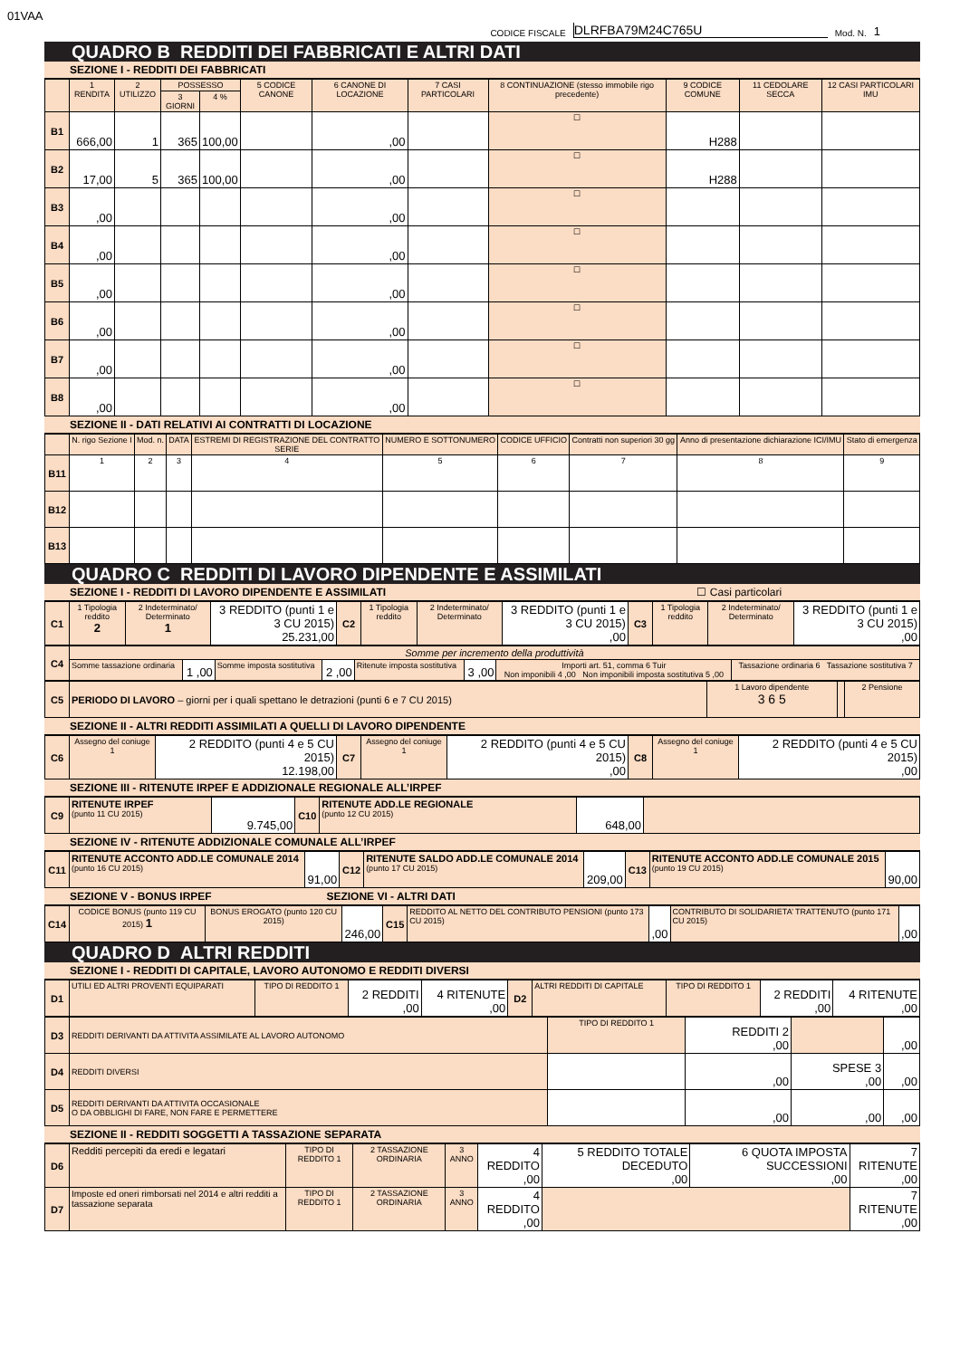01VAA
CODICE FISCALE DLRFBA79M24C765U Mod. N. 1
QUADRO B REDDITI DEI FABBRICATI E ALTRI DATI
SEZIONE I - REDDITI DEI FABBRICATI
| | 1 RENDITA | 2 UTILIZZO | POSSESSO | | 5 CODICE CANONE | 6 CANONE DI LOCAZIONE | 7 CASI PARTICOLARI | 8 CONTINUAZIONE (stesso immobile rigo precedente) | 9 CODICE COMUNE | 11 CEDOLARE SECCA | 12 CASI PARTICOLARI IMU |
| --- | --- | --- | --- | --- | --- | --- | --- | --- | --- | --- | --- |
| | | | 3 GIORNI | 4 % | | | | | | | |
| B1 | 666,00 | 1 | 365 | 100,00 | | ,00 | | ☐ | H288 | | |
| B2 | 17,00 | 5 | 365 | 100,00 | | ,00 | | ☐ | H288 | | |
| B3 | ,00 | | | | | ,00 | | ☐ | | | |
| B4 | ,00 | | | | | ,00 | | ☐ | | | |
| B5 | ,00 | | | | | ,00 | | ☐ | | | |
| B6 | ,00 | | | | | ,00 | | ☐ | | | |
| B7 | ,00 | | | | | ,00 | | ☐ | | | |
| B8 | ,00 | | | | | ,00 | | ☐ | | | |
SEZIONE II - DATI RELATIVI AI CONTRATTI DI LOCAZIONE
| | N. rigo Sezione I | Mod. n. | DATA | ESTREMI DI REGISTRAZIONE DEL CONTRATTO SERIE | NUMERO E SOTTONUMERO | CODICE UFFICIO | Contratti non superiori 30 gg | Anno di presentazione dichiarazione ICI/IMU | Stato di emergenza |
| --- | --- | --- | --- | --- | --- | --- | --- | --- | --- |
| B11 | 1 | 2 | 3 | 4 | 5 | 6 | 7 | 8 | 9 |
| B12 | | | | | | | | | |
| B13 | | | | | | | | | |
QUADRO C REDDITI DI LAVORO DIPENDENTE E ASSIMILATI
SEZIONE I - REDDITI DI LAVORO DIPENDENTE E ASSIMILATI ☐ Casi particolari
| C1 | 1 Tipologia reddito 2 | 2 Indeterminato/ Determinato 1 | 3 REDDITO (punti 1 e 3 CU 2015) 25.231,00 | C2 | 1 Tipologia reddito | 2 Indeterminato/ Determinato | 3 REDDITO (punti 1 e 3 CU 2015) ,00 | C3 | 1 Tipologia reddito | 2 Indeterminato/ Determinato | 3 REDDITO (punti 1 e 3 CU 2015) ,00 |
| C4 | Somme per incremento della produttività | | | | | | | |
| | Somme tassazione ordinaria | 1 ,00 | Somme imposta sostitutiva | 2 ,00 | Ritenute imposta sostitutiva | 3 ,00 | Importi art. 51, comma 6 Tuir Non imponibili 4 ,00 Non imponibili imposta sostitutiva 5 ,00 | Tassazione ordinaria 6 Tassazione sostitutiva 7 |
| C5 | PERIODO DI LAVORO – giorni per i quali spettano le detrazioni (punti 6 e 7 CU 2015) | 1 Lavoro dipendente 3 6 5 | | 2 Pensione |
SEZIONE II - ALTRI REDDITI ASSIMILATI A QUELLI DI LAVORO DIPENDENTE
| C6 | Assegno del coniuge 1 | 2 REDDITO (punti 4 e 5 CU 2015) 12.198,00 | C7 | Assegno del coniuge 1 | 2 REDDITO (punti 4 e 5 CU 2015) ,00 | C8 | Assegno del coniuge 1 | 2 REDDITO (punti 4 e 5 CU 2015) ,00 |
SEZIONE III - RITENUTE IRPEF E ADDIZIONALE REGIONALE ALL’IRPEF
| C9 | RITENUTE IRPEF (punto 11 CU 2015) | 9.745,00 | C10 | RITENUTE ADD.LE REGIONALE (punto 12 CU 2015) | 648,00 | |
SEZIONE IV - RITENUTE ADDIZIONALE COMUNALE ALL’IRPEF
| C11 | RITENUTE ACCONTO ADD.LE COMUNALE 2014 (punto 16 CU 2015) | 91,00 | C12 | RITENUTE SALDO ADD.LE COMUNALE 2014 (punto 17 CU 2015) | 209,00 | C13 | RITENUTE ACCONTO ADD.LE COMUNALE 2015 (punto 19 CU 2015) | 90,00 |
SEZIONE V - BONUS IRPEF SEZIONE VI - ALTRI DATI
| C14 | CODICE BONUS (punto 119 CU 2015) 1 | BONUS EROGATO (punto 120 CU 2015) | 246,00 | C15 | REDDITO AL NETTO DEL CONTRIBUTO PENSIONI (punto 173 CU 2015) | ,00 | CONTRIBUTO DI SOLIDARIETA’ TRATTENUTO (punto 171 CU 2015) | ,00 |
QUADRO D ALTRI REDDITI
SEZIONE I - REDDITI DI CAPITALE, LAVORO AUTONOMO E REDDITI DIVERSI
| D1 | UTILI ED ALTRI PROVENTI EQUIPARATI | TIPO DI REDDITO 1 | 2 REDDITI ,00 | 4 RITENUTE ,00 | D2 | ALTRI REDDITI DI CAPITALE | TIPO DI REDDITO 1 | 2 REDDITI ,00 | 4 RITENUTE ,00 |
| D3 | REDDITI DERIVANTI DA ATTIVITA ASSIMILATE AL LAVORO AUTONOMO | TIPO DI REDDITO 1 | REDDITI 2 ,00 | | ,00 |
| D4 | REDDITI DIVERSI | | ,00 | SPESE 3 ,00 | ,00 |
| D5 | REDDITI DERIVANTI DA ATTIVITA OCCASIONALE O DA OBBLIGHI DI FARE, NON FARE E PERMETTERE | | ,00 | ,00 | ,00 |
SEZIONE II - REDDITI SOGGETTI A TASSAZIONE SEPARATA
| D6 | Redditi percepiti da eredi e legatari | TIPO DI REDDITO 1 | 2 TASSAZIONE ORDINARIA | 3 ANNO | 4 REDDITO ,00 | 5 REDDITO TOTALE DECEDUTO ,00 | 6 QUOTA IMPOSTA SUCCESSIONI ,00 | 7 RITENUTE ,00 |
| D7 | Imposte ed oneri rimborsati nel 2014 e altri redditi a tassazione separata | TIPO DI REDDITO 1 | 2 TASSAZIONE ORDINARIA | 3 ANNO | 4 REDDITO ,00 | | | 7 RITENUTE ,00 |